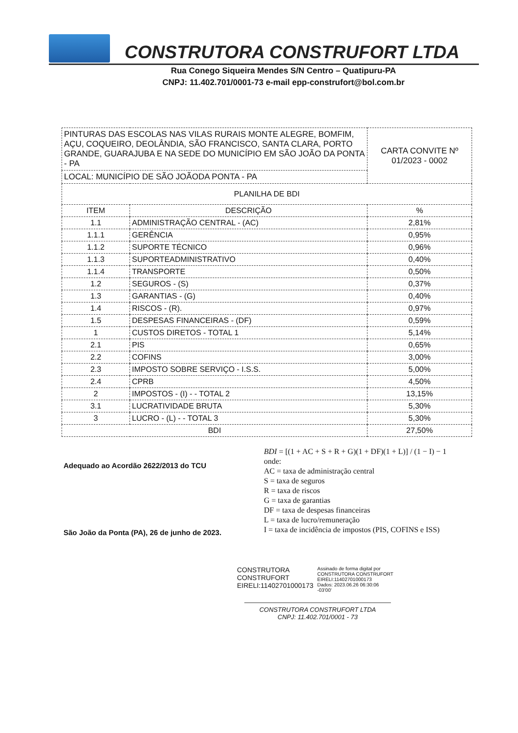CONSTRUTORA CONSTRUFORT LTDA
Rua Conego Siqueira Mendes S/N Centro – Quatipuru-PA
CNPJ: 11.402.701/0001-73 e-mail epp-construfort@bol.com.br
| PINTURAS DAS ESCOLAS NAS VILAS RURAIS MONTE ALEGRE, BOMFIM, AÇU, COQUEIRO, DEOLÂNDIA, SÃO FRANCISCO, SANTA CLARA, PORTO GRANDE, GUARAJUBA E NA SEDE DO MUNICÍPIO EM SÃO JOÃO DA PONTA - PA | | CARTA CONVITE Nº 01/2023 - 0002 |
| LOCAL: MUNICÍPIO DE SÃO JOÃODA PONTA - PA | | |
| PLANILHA DE BDI | | |
| ITEM | DESCRIÇÃO | % |
| 1.1 | ADMINISTRAÇÃO CENTRAL - (AC) | 2,81% |
| 1.1.1 | GERÊNCIA | 0,95% |
| 1.1.2 | SUPORTE TÉCNICO | 0,96% |
| 1.1.3 | SUPORTEADMINISTRATIVO | 0,40% |
| 1.1.4 | TRANSPORTE | 0,50% |
| 1.2 | SEGUROS - (S) | 0,37% |
| 1.3 | GARANTIAS - (G) | 0,40% |
| 1.4 | RISCOS - (R). | 0,97% |
| 1.5 | DESPESAS FINANCEIRAS - (DF) | 0,59% |
| 1 | CUSTOS DIRETOS - TOTAL 1 | 5,14% |
| 2.1 | PIS | 0,65% |
| 2.2 | COFINS | 3,00% |
| 2.3 | IMPOSTO SOBRE SERVIÇO - I.S.S. | 5,00% |
| 2.4 | CPRB | 4,50% |
| 2 | IMPOSTOS - (I) - - TOTAL 2 | 13,15% |
| 3.1 | LUCRATIVIDADE BRUTA | 5,30% |
| 3 | LUCRO - (L) - - TOTAL 3 | 5,30% |
| BDI | | 27,50% |
Adequado ao Acordão 2622/2013 do TCU
São João da Ponta (PA), 26 de junho de 2023.
BDI = [(1 + AC + S + R + G)(1 + DF)(1 + L)] / (1 − I) − 1
onde:
AC = taxa de administração central
S = taxa de seguros
R = taxa de riscos
G = taxa de garantias
DF = taxa de despesas financeiras
L = taxa de lucro/remuneração
I = taxa de incidência de impostos (PIS, COFINS e ISS)
CONSTRUTORA
CONSTRUFORT
EIRELI:11402701000173
Assinado de forma digital por
CONSTRUTORA CONSTRUFORT
EIRELI:11402701000173
Dados: 2023.06.26 06:30:06
-03'00'
CONSTRUTORA CONSTRUFORT LTDA
CNPJ: 11.402.701/0001 - 73